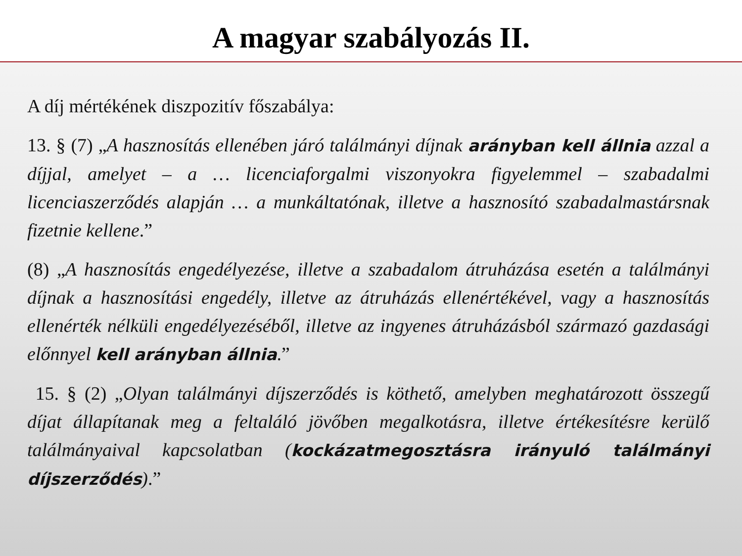A magyar szabályozás II.
A díj mértékének diszpozitív főszabálya:
13. § (7) „A hasznosítás ellenében járó találmányi díjnak arányban kell állnia azzal a díjjal, amelyet – a … licenciaforgalmi viszonyokra figyelemmel – szabadalmi licenciaszerződés alapján … a munkáltatónak, illetve a hasznosító szabadalmastársnak fizetnie kellene.”
(8) „A hasznosítás engedélyezése, illetve a szabadalom átruházása esetén a találmányi díjnak a hasznosítási engedély, illetve az átruházás ellenértékével, vagy a hasznosítás ellenérték nélküli engedélyezéséből, illetve az ingyenes átruházásból származó gazdasági előnnyel kell arányban állnia.”
15. § (2) „Olyan találmányi díjszerződés is köthető, amelyben meghatározott összegű díjat állapítanak meg a feltaláló jövőben megalkotásra, illetve értékesítésre kerülő találmányaival kapcsolatban (kockázatmegosztásra irányuló találmányi díjszerződés).”